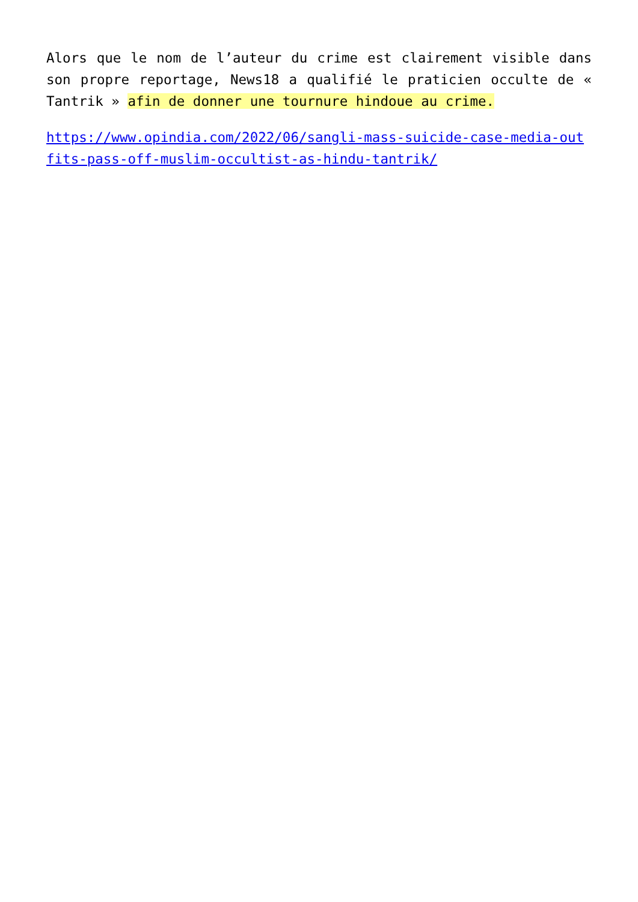Alors que le nom de l’auteur du crime est clairement visible dans son propre reportage, News18 a qualifié le praticien occulte de « Tantrik » afin de donner une tournure hindoue au crime.
https://www.opindia.com/2022/06/sangli-mass-suicide-case-media-outfits-pass-off-muslim-occultist-as-hindu-tantrik/